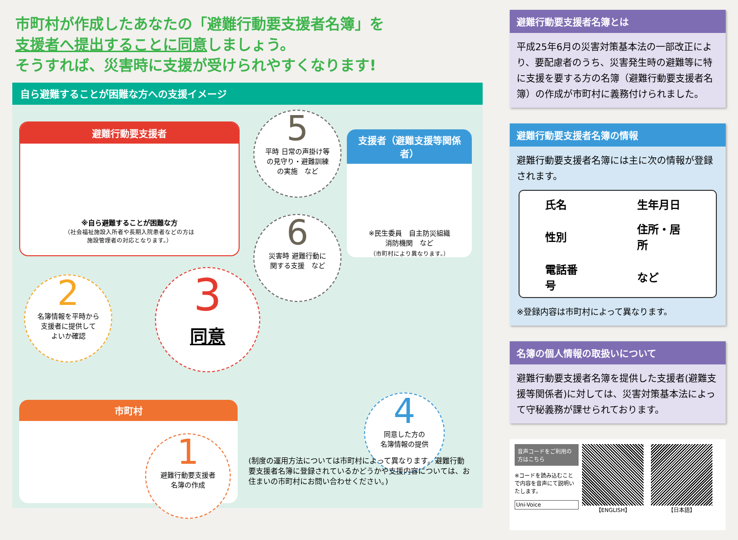市町村が作成したあなたの「避難行動要支援者名簿」を
支援者へ提出することに同意しましょう。
そうすれば、災害時に支援が受けられやすくなります!
自ら避難することが困難な方への支援イメージ
避難行動要支援者
※自ら避難することが困難な方
（社会福祉施設入所者や長期入院患者などの方は
施設管理者の対応となります。）
5
平時 日常の声掛け等
の見守り・避難訓練
の実施　など
支援者（避難支援等関係者）
※民生委員　自主防災組織
消防機関　など
（市町村により異なります。）
6
災害時 避難行動に
関する支援　など
2
名簿情報を平時から
支援者に提供して
よいか確認
3
同意
4
同意した方の
名簿情報の提供
市町村
1
避難行動要支援者
名簿の作成
(制度の運用方法については市町村によって異なります。避難行動要支援者名簿に登録されているかどうかや支援内容については、お住まいの市町村にお問い合わせください。)
避難行動要支援者名簿とは
平成25年6月の災害対策基本法の一部改正により、要配慮者のうち、災害発生時の避難等に特に支援を要する方の名簿（避難行動要支援者名簿）の作成が市町村に義務付けられました。
避難行動要支援者名簿の情報
避難行動要支援者名簿には主に次の情報が登録されます。
| 氏名 | 生年月日 |
| 性別 | 住所・居所 |
| 電話番号 | など |
※登録内容は市町村によって異なります。
名簿の個人情報の取扱いについて
避難行動要支援者名簿を提供した支援者(避難支援等関係者)に対しては、災害対策基本法によって守秘義務が課せられております。
音声コードをご利用の方はこちら
※コードを読み込むことで内容を音声にて説明いたします。
Uni-Voice
【ENGLISH】 【日本語】